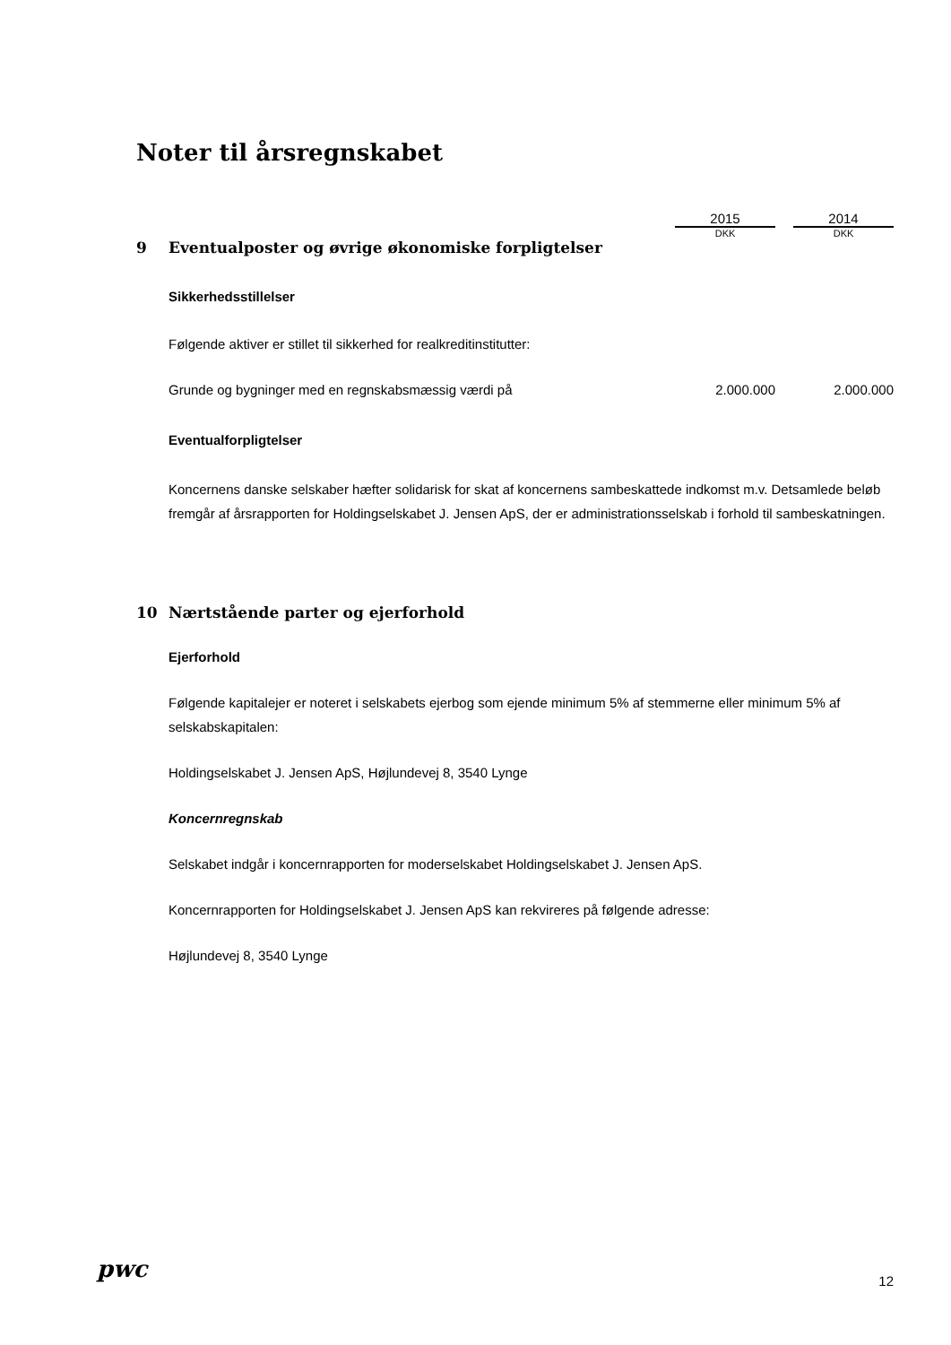Noter til årsregnskabet
| | | 2015 | | 2014 |
| | | DKK | | DKK |
| 9 | Eventualposter og øvrige økonomiske forpligtelser | | | |
| | Sikkerhedsstillelser | | | |
| | Følgende aktiver er stillet til sikkerhed for realkreditinstitutter: | | | |
| | Grunde og bygninger med en regnskabsmæssig værdi på | 2.000.000 | | 2.000.000 |
Eventualforpligtelser
Koncernens danske selskaber hæfter solidarisk for skat af koncernens sambeskattede indkomst m.v. Detsamlede beløb fremgår af årsrapporten for Holdingselskabet J. Jensen ApS, der er administrationsselskab i forhold til sambeskatningen.
10 Nærtstående parter og ejerforhold
Ejerforhold
Følgende kapitalejer er noteret i selskabets ejerbog som ejende minimum 5% af stemmerne eller minimum 5% af selskabskapitalen:
Holdingselskabet J. Jensen ApS, Højlundevej 8, 3540 Lynge
Koncernregnskab
Selskabet indgår i koncernrapporten for moderselskabet Holdingselskabet J. Jensen ApS.
Koncernrapporten for Holdingselskabet J. Jensen ApS kan rekvireres på følgende adresse:
Højlundevej 8, 3540 Lynge
pwc 12